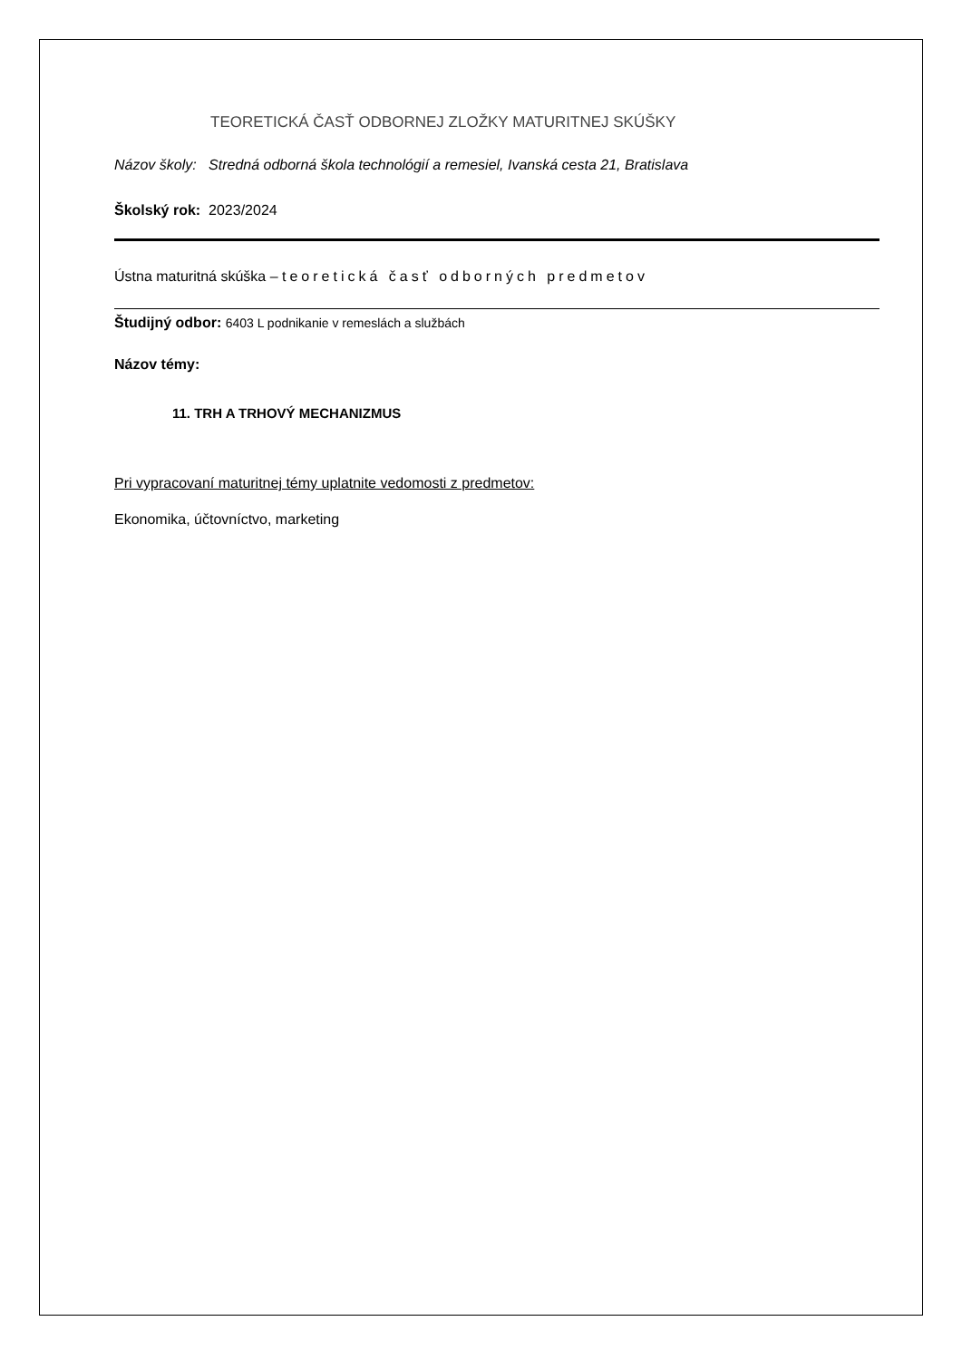TEORETICKÁ ČASŤ ODBORNEJ ZLOŽKY MATURITNEJ SKÚŠKY
Názov školy: Stredná odborná škola technológií a remesiel, Ivanská cesta 21, Bratislava
Školský rok: 2023/2024
Ústna maturitná skúška – teoretická časť odborných predmetov
Študijný odbor: 6403 L podnikanie v remeslách a službách
Názov témy:
11. TRH A TRHOVÝ MECHANIZMUS
Pri vypracovaní maturitnej témy uplatnite vedomosti z predmetov:
Ekonomika, účtovníctvo, marketing